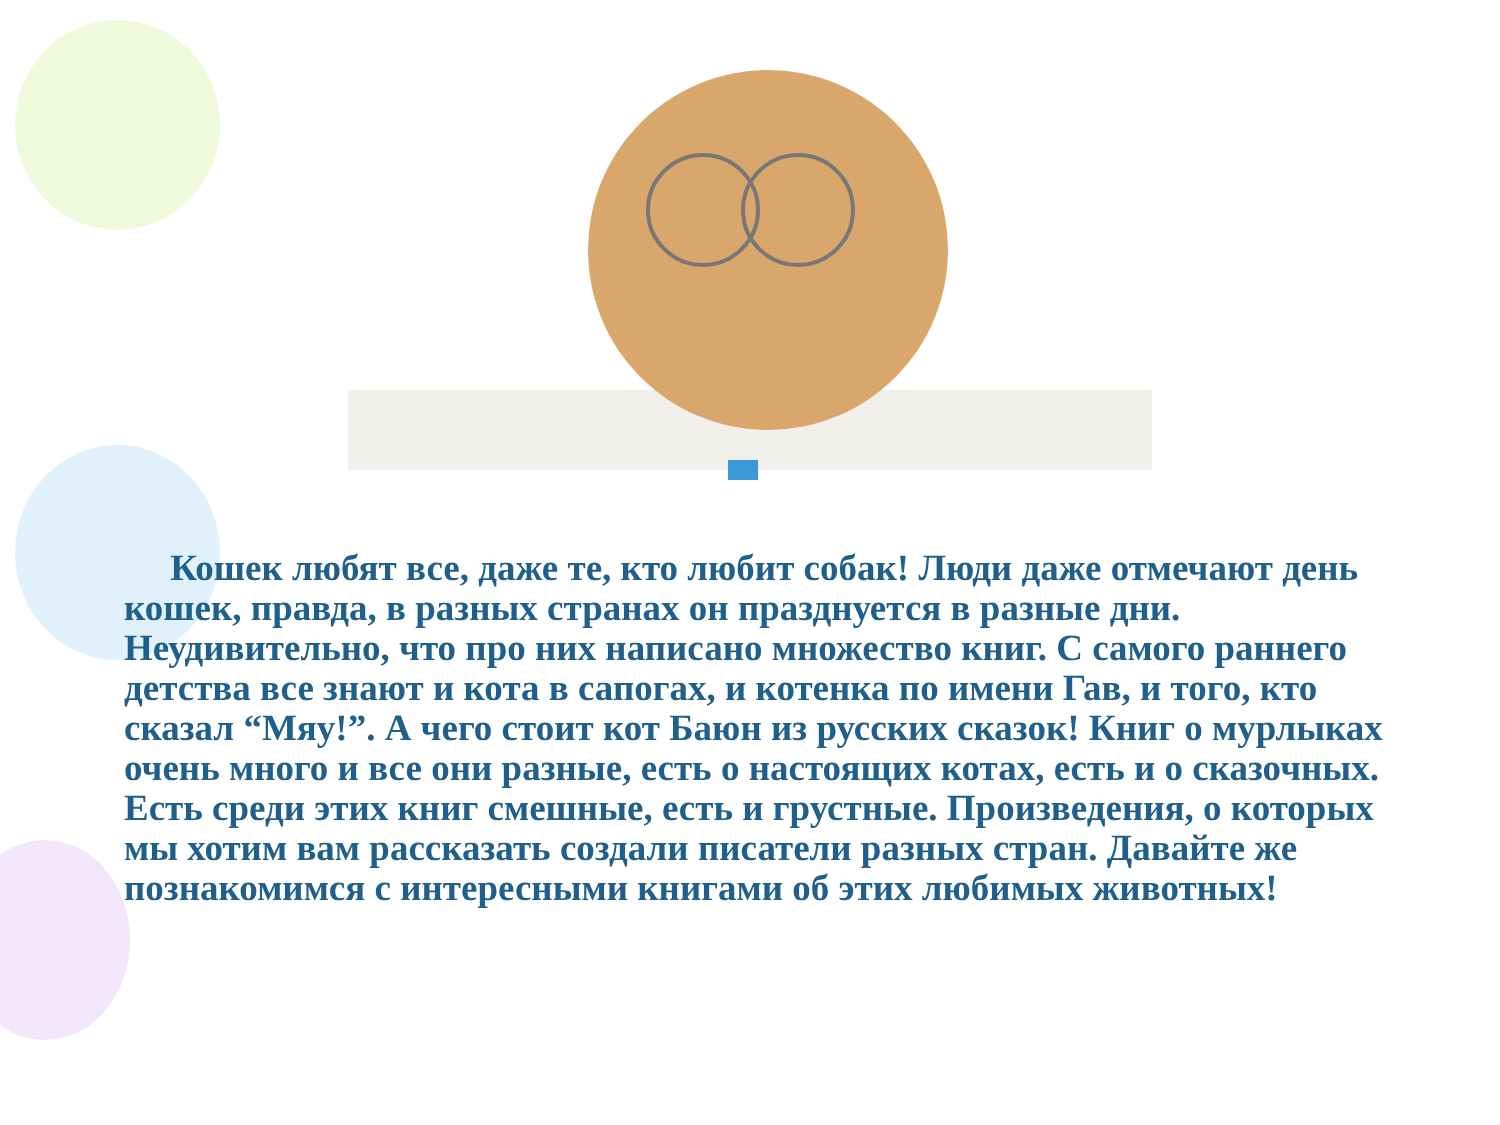Кошек любят все, даже те, кто любит собак! Люди даже отмечают день кошек, правда, в разных странах он празднуется в разные дни. Неудивительно, что про них написано множество книг. С самого раннего детства все знают и кота в сапогах, и котенка по имени Гав, и того, кто сказал “Мяу!”. А чего стоит кот Баюн из русских сказок! Книг о мурлыках очень много и все они разные, есть о настоящих котах, есть и о сказочных. Есть среди этих книг смешные, есть и грустные. Произведения, о которых мы хотим вам рассказать создали писатели разных стран. Давайте же познакомимся с интересными книгами об этих любимых животных!